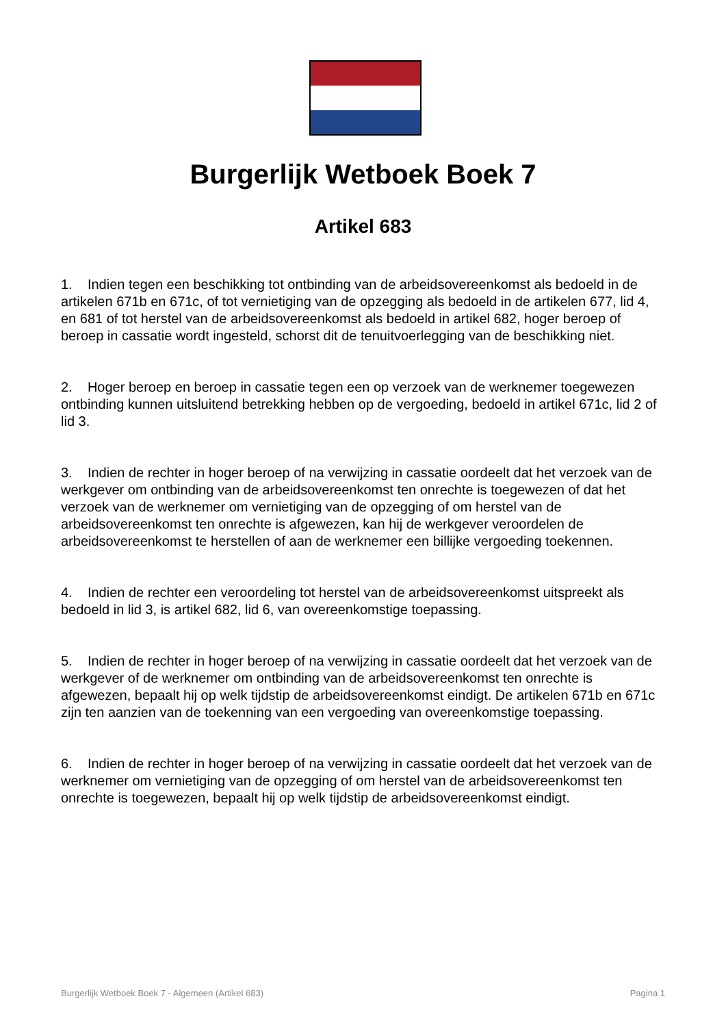Burgerlijk Wetboek Boek 7
Artikel 683
1. Indien tegen een beschikking tot ontbinding van de arbeidsovereenkomst als bedoeld in de artikelen 671b en 671c, of tot vernietiging van de opzegging als bedoeld in de artikelen 677, lid 4, en 681 of tot herstel van de arbeidsovereenkomst als bedoeld in artikel 682, hoger beroep of beroep in cassatie wordt ingesteld, schorst dit de tenuitvoerlegging van de beschikking niet.
2. Hoger beroep en beroep in cassatie tegen een op verzoek van de werknemer toegewezen ontbinding kunnen uitsluitend betrekking hebben op de vergoeding, bedoeld in artikel 671c, lid 2 of lid 3.
3. Indien de rechter in hoger beroep of na verwijzing in cassatie oordeelt dat het verzoek van de werkgever om ontbinding van de arbeidsovereenkomst ten onrechte is toegewezen of dat het verzoek van de werknemer om vernietiging van de opzegging of om herstel van de arbeidsovereenkomst ten onrechte is afgewezen, kan hij de werkgever veroordelen de arbeidsovereenkomst te herstellen of aan de werknemer een billijke vergoeding toekennen.
4. Indien de rechter een veroordeling tot herstel van de arbeidsovereenkomst uitspreekt als bedoeld in lid 3, is artikel 682, lid 6, van overeenkomstige toepassing.
5. Indien de rechter in hoger beroep of na verwijzing in cassatie oordeelt dat het verzoek van de werkgever of de werknemer om ontbinding van de arbeidsovereenkomst ten onrechte is afgewezen, bepaalt hij op welk tijdstip de arbeidsovereenkomst eindigt. De artikelen 671b en 671c zijn ten aanzien van de toekenning van een vergoeding van overeenkomstige toepassing.
6. Indien de rechter in hoger beroep of na verwijzing in cassatie oordeelt dat het verzoek van de werknemer om vernietiging van de opzegging of om herstel van de arbeidsovereenkomst ten onrechte is toegewezen, bepaalt hij op welk tijdstip de arbeidsovereenkomst eindigt.
Burgerlijk Wetboek Boek 7 - Algemeen (Artikel 683) Pagina 1